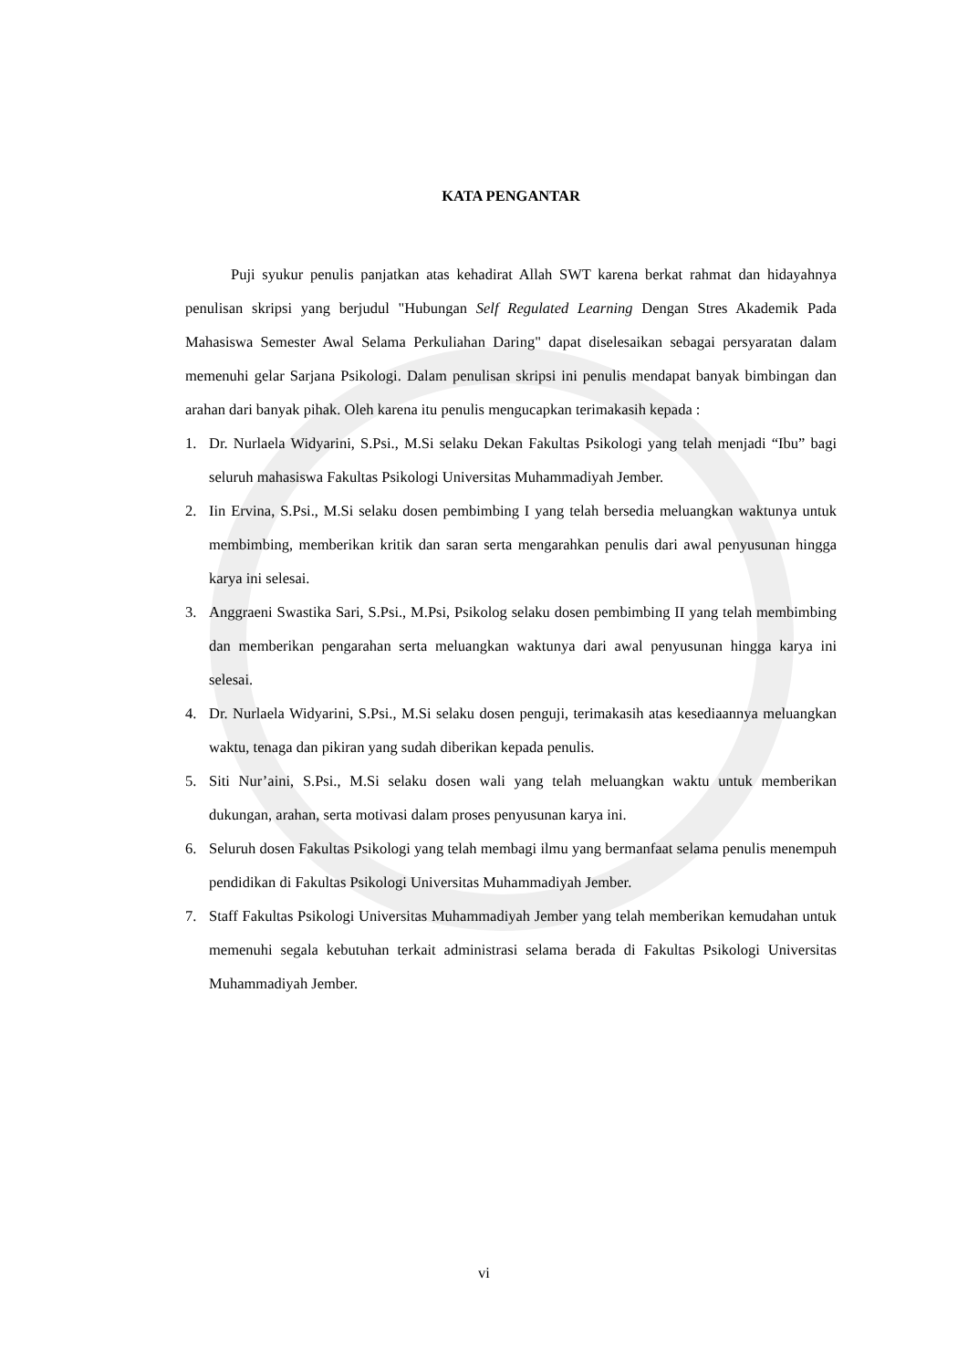KATA PENGANTAR
Puji syukur penulis panjatkan atas kehadirat Allah SWT karena berkat rahmat dan hidayahnya penulisan skripsi yang berjudul "Hubungan Self Regulated Learning Dengan Stres Akademik Pada Mahasiswa Semester Awal Selama Perkuliahan Daring" dapat diselesaikan sebagai persyaratan dalam memenuhi gelar Sarjana Psikologi. Dalam penulisan skripsi ini penulis mendapat banyak bimbingan dan arahan dari banyak pihak. Oleh karena itu penulis mengucapkan terimakasih kepada :
1. Dr. Nurlaela Widyarini, S.Psi., M.Si selaku Dekan Fakultas Psikologi yang telah menjadi “Ibu” bagi seluruh mahasiswa Fakultas Psikologi Universitas Muhammadiyah Jember.
2. Iin Ervina, S.Psi., M.Si selaku dosen pembimbing I yang telah bersedia meluangkan waktunya untuk membimbing, memberikan kritik dan saran serta mengarahkan penulis dari awal penyusunan hingga karya ini selesai.
3. Anggraeni Swastika Sari, S.Psi., M.Psi, Psikolog selaku dosen pembimbing II yang telah membimbing dan memberikan pengarahan serta meluangkan waktunya dari awal penyusunan hingga karya ini selesai.
4. Dr. Nurlaela Widyarini, S.Psi., M.Si selaku dosen penguji, terimakasih atas kesediaannya meluangkan waktu, tenaga dan pikiran yang sudah diberikan kepada penulis.
5. Siti Nur’aini, S.Psi., M.Si selaku dosen wali yang telah meluangkan waktu untuk memberikan dukungan, arahan, serta motivasi dalam proses penyusunan karya ini.
6. Seluruh dosen Fakultas Psikologi yang telah membagi ilmu yang bermanfaat selama penulis menempuh pendidikan di Fakultas Psikologi Universitas Muhammadiyah Jember.
7. Staff Fakultas Psikologi Universitas Muhammadiyah Jember yang telah memberikan kemudahan untuk memenuhi segala kebutuhan terkait administrasi selama berada di Fakultas Psikologi Universitas Muhammadiyah Jember.
vi